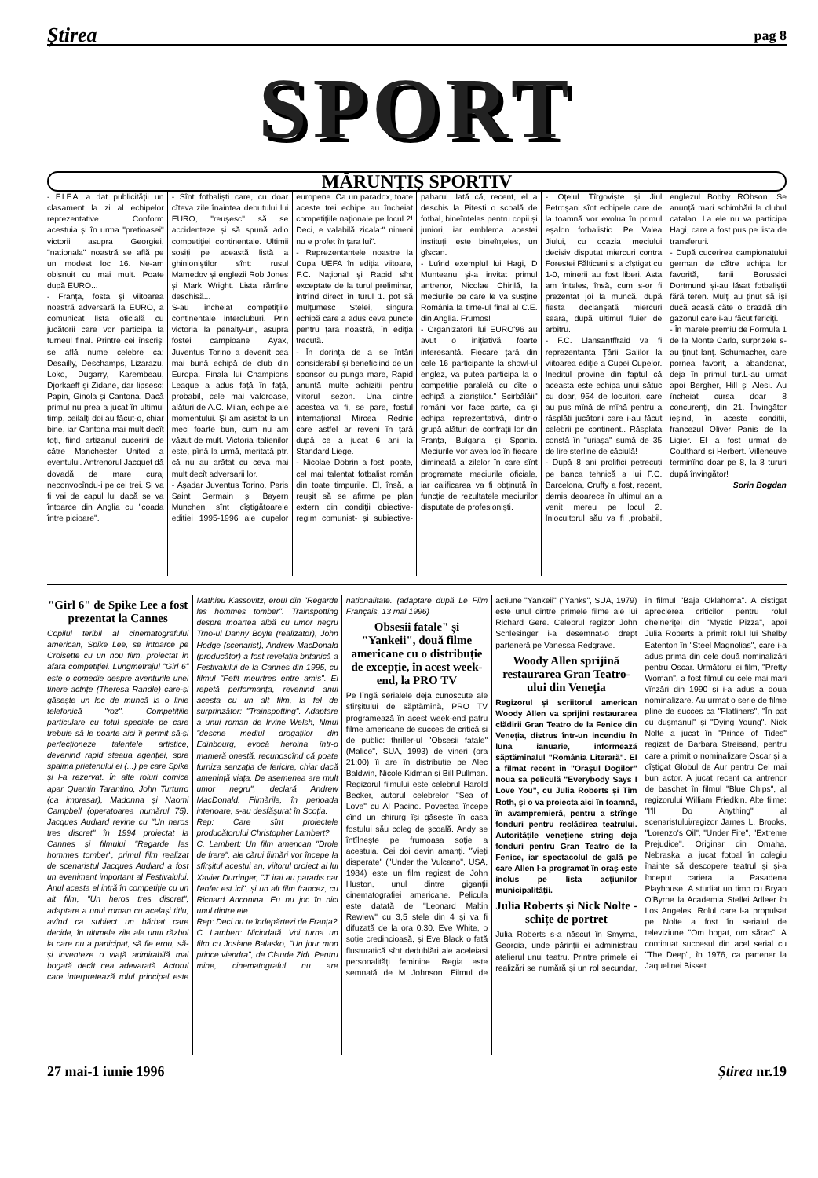Știrea pag 8
SPORT
MĂRUNȚIȘ SPORTIV
- F.I.F.A. a dat publicității un clasament la zi al echipelor reprezentative. Conform acestuia și în urma "pretioasei" victorii asupra Georgiei, "nationala" noastră se află pe un modest loc 16. Ne-am obișnuit cu mai mult. Poate după EURO...
- Franța, fosta și viitoarea noastră adversară la EURO, a comunicat lista oficială cu jucătorii care vor participa la turneul final. Printre cei înscriși se află nume celebre ca: Desailly, Deschamps, Lizarazu, Loko, Dugarry, Karembeau, Djorkaeff și Zidane, dar lipsesc: Papin, Ginola și Cantona. Dacă primul nu prea a jucat în ultimul timp, ceilalți doi au făcut-o, chiar bine, iar Cantona mai mult decît toți, fiind artizanul cuceririi de către Manchester United a eventului. Antrenorul Jacquet dă dovadă de mare curaj neconvocîndu-i pe cei trei. Și va fi vai de capul lui dacă se va întoarce din Anglia cu "coada între picioare".
- Sînt fotbaliști care, cu doar cîteva zile înaintea debutului lui EURO, "reușesc" să se accidenteze și să spună adio competiției continentale. Ultimii sosiți pe această listă a ghinioniștilor sînt: rusul Mamedov și englezii Rob Jones și Mark Wright. Lista rămîne deschisă...
S-au încheiat competițiile continentale intercluburi. Prin victoria la penalty-uri, asupra fostei campioane Ayax, Juventus Torino a devenit cea mai bună echipă de club din Europa. Finala lui Champions Leaque a adus față în față, probabil, cele mai valoroase, alături de A.C. Milan, echipe ale momentului. Și am asistat la un meci foarte bun, cum nu am văzut de mult. Victoria italienilor este, pînă la urmă, meritată ptr. că nu au arătat cu ceva mai mult decît adversarii lor.
- Așadar Juventus Torino, Paris Saint Germain și Bayern Munchen sînt cîștigătoarele ediției 1995-1996 ale cupelor europene. Ca un paradox, toate aceste trei echipe au încheiat competițiile naționale pe locul 2! Deci, e valabilă zicala:" nimeni nu e profet în țara lui".
- Reprezentantele noastre la Cupa UEFA în ediția viitoare, F.C. Național și Rapid sînt exceptate de la turul preliminar, intrînd direct în turul 1. pot să mulțumesc Stelei, singura echipă care a adus ceva puncte pentru țara noastră, în ediția trecută.
- În dorința de a se întări considerabil și beneficiind de un sponsor cu punga mare, Rapid anunță multe achiziții pentru viitorul sezon. Una dintre acestea va fi, se pare, fostul internațional Mircea Rednic care astfel ar reveni în țară după ce a jucat 6 ani la Standard Liege.
- Nicolae Dobrin a fost, poate, cel mai talentat fotbalist român din toate timpurile. El, însă, a reușit să se afirme pe plan extern din condiții obiective- regim comunist- și subiective- paharul. Iată că, recent, el a deschis la Pitești o școală de fotbal, bineînțeles pentru copii și juniori, iar emblema acestei instituții este bineînțeles, un gîscan.
- Luînd exemplul lui Hagi, D Munteanu și-a invitat primul antrenor, Nicolae Chirilă, la meciurile pe care le va susține România la tirne-ul final al C.E. din Anglia. Frumos!
- Organizatorii lui EURO'96 au avut o inițiativă foarte interesantă. Fiecare țară din cele 16 participante la showl-ul englez, va putea participa la o competiție paralelă cu cîte o echipă a ziariștilor." Scirbălăii" români vor face parte, ca și echipa reprezentativă, dintr-o grupă alături de confrații lor din Franța, Bulgaria și Spania. Meciurile vor avea loc în fiecare dimineață a zilelor în care sînt programate meciurile oficiale, iar calificarea va fi obținută în funcție de rezultatele meciurilor disputate de profesioniști.
- Oțelul Tîrgoviște și Jiul Petroșani sînt echipele care de la toamnă vor evolua în primul eșalon fotbalistic. Pe Valea Jiului, cu ocazia meciului decisiv disputat miercuri contra Forestei Fălticeni și a cîștigat cu 1-0, minerii au fost liberi. Asta am înteles, însă, cum s-or fi prezentat joi la muncă, după fiesta declanșată miercuri seara, după ultimul fluier de arbitru.
- F.C. Llansantffraid va fi reprezentanta Țării Galilor la viitoarea ediție a Cupei Cupelor. Ineditul provine din faptul că aceasta este echipa unui sătuc cu doar, 954 de locuitori, care au pus mînă de mînă pentru a răsplăti jucătorii care i-au făcut celebrii pe continent.. Răsplata constă în "uriașa" sumă de 35 de lire sterline de căciulă!
- După 8 ani prolifici petrecuți pe banca tehnică a lui F.C. Barcelona, Cruffy a fost, recent, demis deoarece în ultimul an a venit mereu pe locul 2. Înlocuitorul său va fi ,probabil, englezul Bobby RObson. Se anunță mari schimbări la clubul catalan. La ele nu va participa Hagi, care a fost pus pe lista de transferuri.
- După cucerirea campionatului german de către echipa lor favorită, fanii Borussici Dortmund și-au lăsat fotbaliștii fără teren. Mulți au ținut să își ducă acasă căte o brazdă din gazonul care i-au făcut fericiți.
- În marele premiu de Formula 1 de la Monte Carlo, surprizele s-au ținut lanț. Schumacher, care pornea favorit, a abandonat, deja în primul tur.L-au urmat apoi Bergher, Hill și Alesi. Au încheiat cursa doar 8 concurenți, din 21. Învingător ieșind, în aceste condiții, francezul Oliver Panis de la Ligier. El a fost urmat de Coulthard și Herbert. Villeneuve terminînd doar pe 8, la 8 tururi după învingător!
Sorin Bogdan
"Girl 6" de Spike Lee a fost prezentat la Cannes
Copilul teribil al cinematografului american, Spike Lee, se întoarce pe Croisette cu un nou film, proiectat în afara competiției. Lungmetrajul "Girl 6" este o comedie despre aventurile unei tinere actrițe (Theresa Randle) care-și găsește un loc de muncă la o linie telefonică "roz". Competițiile particulare cu totul speciale pe care trebuie să le poarte aici îi permit să-și perfecționeze talentele artistice, devenind rapid steaua agenției, spre spaima prietenului ei (...) pe care Spike și l-a rezervat. În alte roluri comice apar Quentin Tarantino, John Turturro (ca impresar), Madonna și Naomi Campbell (operatoarea numărul 75). Jacques Audiard revine cu "Un heros tres discret" în 1994 proiectat la Cannes și filmului "Regarde les hommes tomber", primul film realizat de scenaristul Jacques Audiard a fost un eveniment important al Festivalului. Anul acesta el intră în competiție cu un alt film, "Un heros tres discret", adaptare a unui roman cu același titlu, avînd ca subiect un bărbat care decide, în ultimele zile ale unui război la care nu a participat, să fie erou, să-și inventeze o viață admirabilă mai bogată decît cea adevarată. Actorul care interpretează rolul principal este Mathieu Kassovitz, eroul din "Regarde les hommes tomber". Trainspotting despre moartea albă cu umor negru Trno-ul Danny Boyle (realizator), John Hodge (scenarist), Andrew MacDonald (producător) a fost revelația britanică a Festivalului de la Cannes din 1995, cu filmul "Petit meurtres entre amis". Ei repetă performanța, revenind anul acesta cu un alt film, la fel de surprinzător: "Trainspotting". Adaptare a unui roman de Irvine Welsh, filmul "descrie mediul drogaților din Edinbourg, evocă heroina într-o manieră onestă, recunoscînd că poate furniza senzația de fericire, chiar dacă amenință viața. De asemenea are mult umor negru", declară Andrew MacDonald. Filmările, în perioada interioare, s-au desfășurat în Scoția.
Rep: Care sînt proiectele producătorului Christopher Lambert?
C. Lambert: Un film american "Drole de frere", ale cărui filmări vor începe la sfîrșitul acestui an, viitorul proiect al lui Xavier Durringer, "J' irai au paradis car l'enfer est ici", și un alt film francez, cu Richard Anconina. Eu nu joc în nici unul dintre ele.
Rep: Deci nu te îndepărtezi de Franța?
C. Lambert: Niciodată. Voi turna un film cu Josiane Balasko, "Un jour mon prince viendra", de Claude Zidi. Pentru mine, cinematograful nu are naționalitate. (adaptare după Le Film Français, 13 mai 1996)
Obsesii fatale" și "Yankeii", două filme americane cu o distribuție de excepție, în acest week-end, la PRO TV
Pe lîngă serialele deja cunoscute ale sfîrșitului de săptămînă, PRO TV programează în acest week-end patru filme americane de succes de critică și de public: thriller-ul "Obsesii fatale" (Malice", SUA, 1993) de vineri (ora 21:00) îi are în distribuție pe Alec Baldwin, Nicole Kidman și Bill Pullman. Regizorul filmului este celebrul Harold Becker, autorul celebrelor "Sea of Love" cu Al Pacino. Povestea începe cînd un chirurg își găsește în casa fostului său coleg de școală. Andy se întîlnește pe frumoasa soție a acestuia. Cei doi devin amanți. "Vieți disperate" ("Under the Vulcano", USA, 1984) este un film regizat de John Huston, unul dintre giganții cinematografiei americane. Pelicula este datată de "Leonard Maltin Rewiew" cu 3,5 stele din 4 și va fi difuzată de la ora 0.30. Eve White, o soție credincioasă, și Eve Black o fată flusturatică sînt dedublări ale aceleiași personalități feminine. Regia este semnată de M Johnson. Filmul de acțiune "Yankeii" ("Yanks", SUA, 1979) este unul dintre primele filme ale lui Richard Gere. Celebrul regizor John Schlesinger i-a desemnat-o drept parteneră pe Vanessa Redgrave.
Woody Allen sprijină restaurarea Gran Teatro-ului din Veneția
Regizorul și scriitorul american Woody Allen va sprijini restaurarea clădirii Gran Teatro de la Fenice din Veneția, distrus într-un incendiu în luna ianuarie, informează săptămînalul "România Literară". El a filmat recent în "Orașul Dogilor" noua sa peliculă "Everybody Says I Love You", cu Julia Roberts și Tim Roth, și o va proiecta aici în toamnă, în avampremieră, pentru a strînge fonduri pentru reclădirea teatrului. Autoritățile venețiene string deja fonduri pentru Gran Teatro de la Fenice, iar spectacolul de gală pe care Allen l-a programat în oraș este inclus pe lista acțiunilor municipalității.
Julia Roberts și Nick Nolte - schițe de portret
Julia Roberts s-a născut în Smyrna, Georgia, unde părinții ei administrau atelierul unui teatru. Printre primele ei realizări se numără și un rol secundar, în filmul "Baja Oklahoma". A cîștigat aprecierea criticilor pentru rolul chelneriței din "Mystic Pizza", apoi Julia Roberts a primit rolul lui Shelby Eatenton în "Steel Magnolias", care i-a adus prima din cele două nominalizări pentru Oscar. Următorul ei film, "Pretty Woman", a fost filmul cu cele mai mari vînzări din 1990 și i-a adus a doua nominalizare. Au urmat o serie de filme pline de succes ca "Flatliners", "În pat cu dușmanul" și "Dying Young". Nick Nolte a jucat în "Prince of Tides" regizat de Barbara Streisand, pentru care a primit o nominalizare Oscar și a cîștigat Globul de Aur pentru Cel mai bun actor. A jucat recent ca antrenor de baschet în filmul "Blue Chips", al regizorului William Friedkin. Alte filme: "I'll Do Anything" al scenaristului/regizor James L. Brooks, "Lorenzo's Oil", "Under Fire", "Extreme Prejudice". Originar din Omaha, Nebraska, a jucat fotbal în colegiu înainte să descopere teatrul și și-a început cariera la Pasadena Playhouse. A studiat un timp cu Bryan O'Byrne la Academia Stellei Adleer în Los Angeles. Rolul care l-a propulsat pe Nolte a fost în serialul de televiziune "Om bogat, om sărac". A continuat succesul din acel serial cu "The Deep", în 1976, ca partener la Jaquelinei Bisset.
27 mai-1 iunie 1996 Știrea nr.19